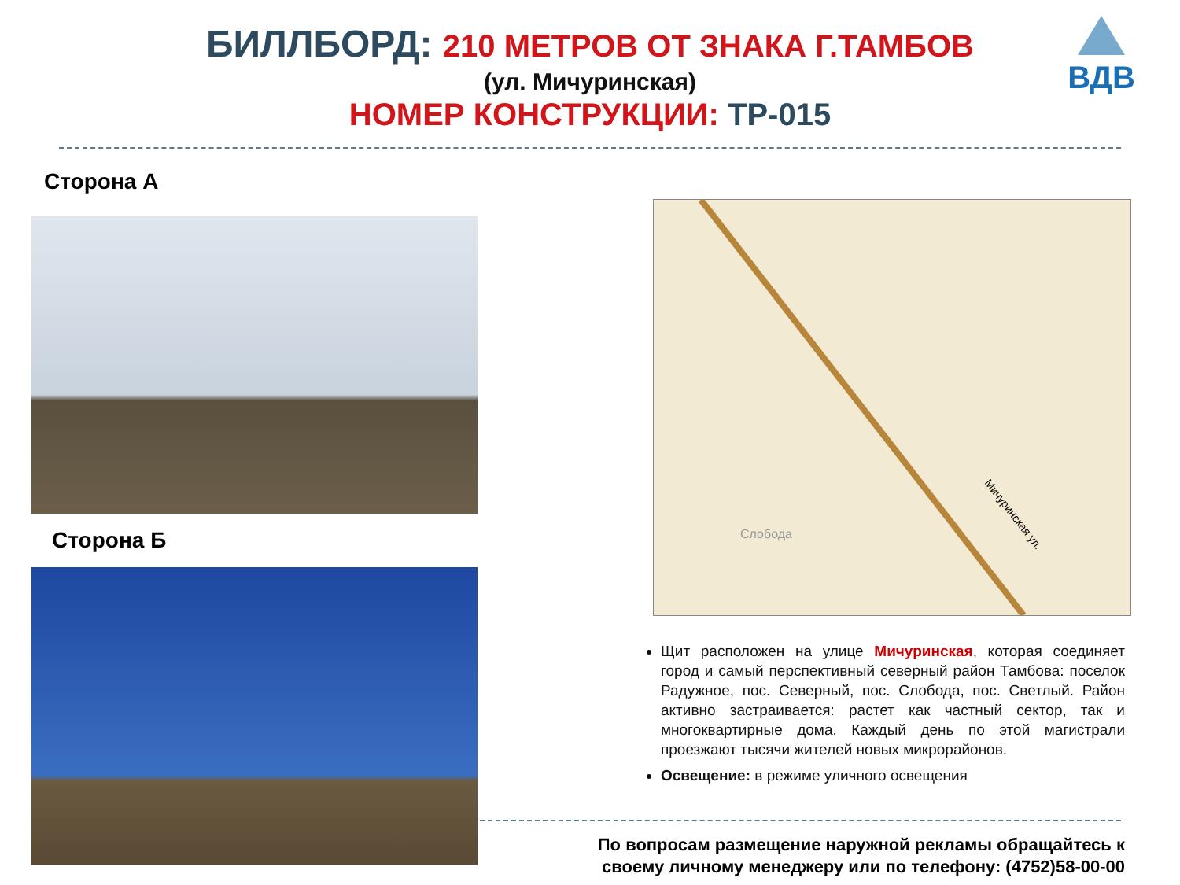ВДВ
БИЛЛБОРД: 210 МЕТРОВ ОТ ЗНАКА Г.ТАМБОВ
(ул. Мичуринская)
НОМЕР КОНСТРУКЦИИ: ТР-015
Сторона А
Сторона Б
Мичуринская ул.
Слобода
Щит расположен на улице Мичуринская, которая соединяет город и самый перспективный северный район Тамбова: поселок Радужное, пос. Северный, пос. Слобода, пос. Светлый. Район активно застраивается: растет как частный сектор, так и многоквартирные дома. Каждый день по этой магистрали проезжают тысячи жителей новых микрорайонов.
Освещение: в режиме уличного освещения
По вопросам размещение наружной рекламы обращайтесь к своему личному менеджеру или по телефону: (4752)58-00-00